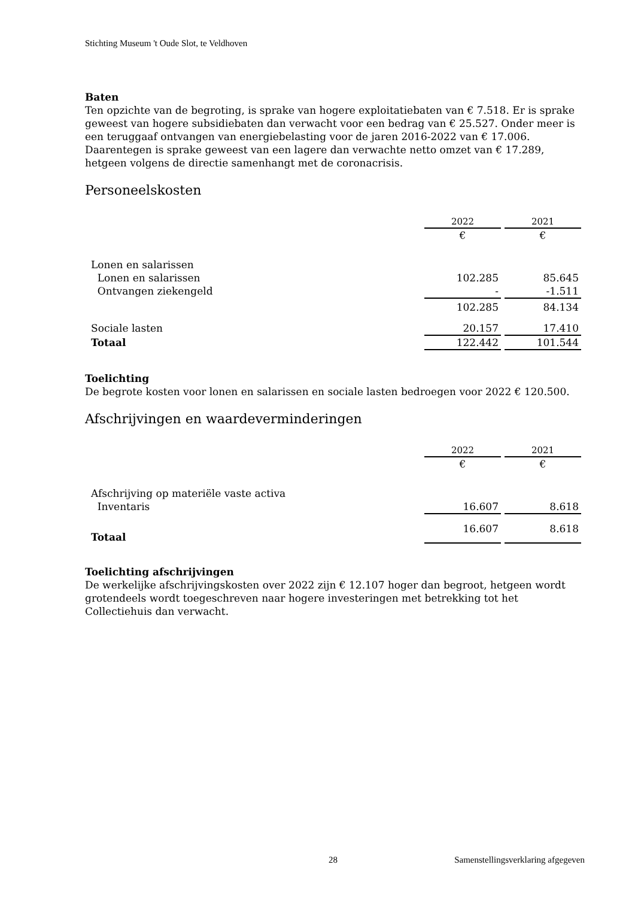Stichting Museum 't Oude Slot, te Veldhoven
Baten
Ten opzichte van de begroting, is sprake van hogere exploitatiebaten van € 7.518. Er is sprake geweest van hogere subsidiebaten dan verwacht voor een bedrag van € 25.527. Onder meer is een teruggaaf ontvangen van energiebelasting voor de jaren 2016-2022 van € 17.006. Daarentegen is sprake geweest van een lagere dan verwachte netto omzet van € 17.289, hetgeen volgens de directie samenhangt met de coronacrisis.
Personeelskosten
| | 2022 | 2021 |
| | € | € |
| Lonen en salarissen | | |
| Lonen en salarissen | 102.285 | 85.645 |
| Ontvangen ziekengeld | - | -1.511 |
| | 102.285 | 84.134 |
| Sociale lasten | 20.157 | 17.410 |
| Totaal | 122.442 | 101.544 |
Toelichting
De begrote kosten voor lonen en salarissen en sociale lasten bedroegen voor 2022 € 120.500.
Afschrijvingen en waardeverminderingen
| | 2022 | 2021 |
| | € | € |
| Afschrijving op materiële vaste activa | | |
| Inventaris | 16.607 | 8.618 |
| Totaal | 16.607 | 8.618 |
Toelichting afschrijvingen
De werkelijke afschrijvingskosten over 2022 zijn € 12.107 hoger dan begroot, hetgeen wordt grotendeels wordt toegeschreven naar hogere investeringen met betrekking tot het Collectiehuis dan verwacht.
28 Samenstellingsverklaring afgegeven